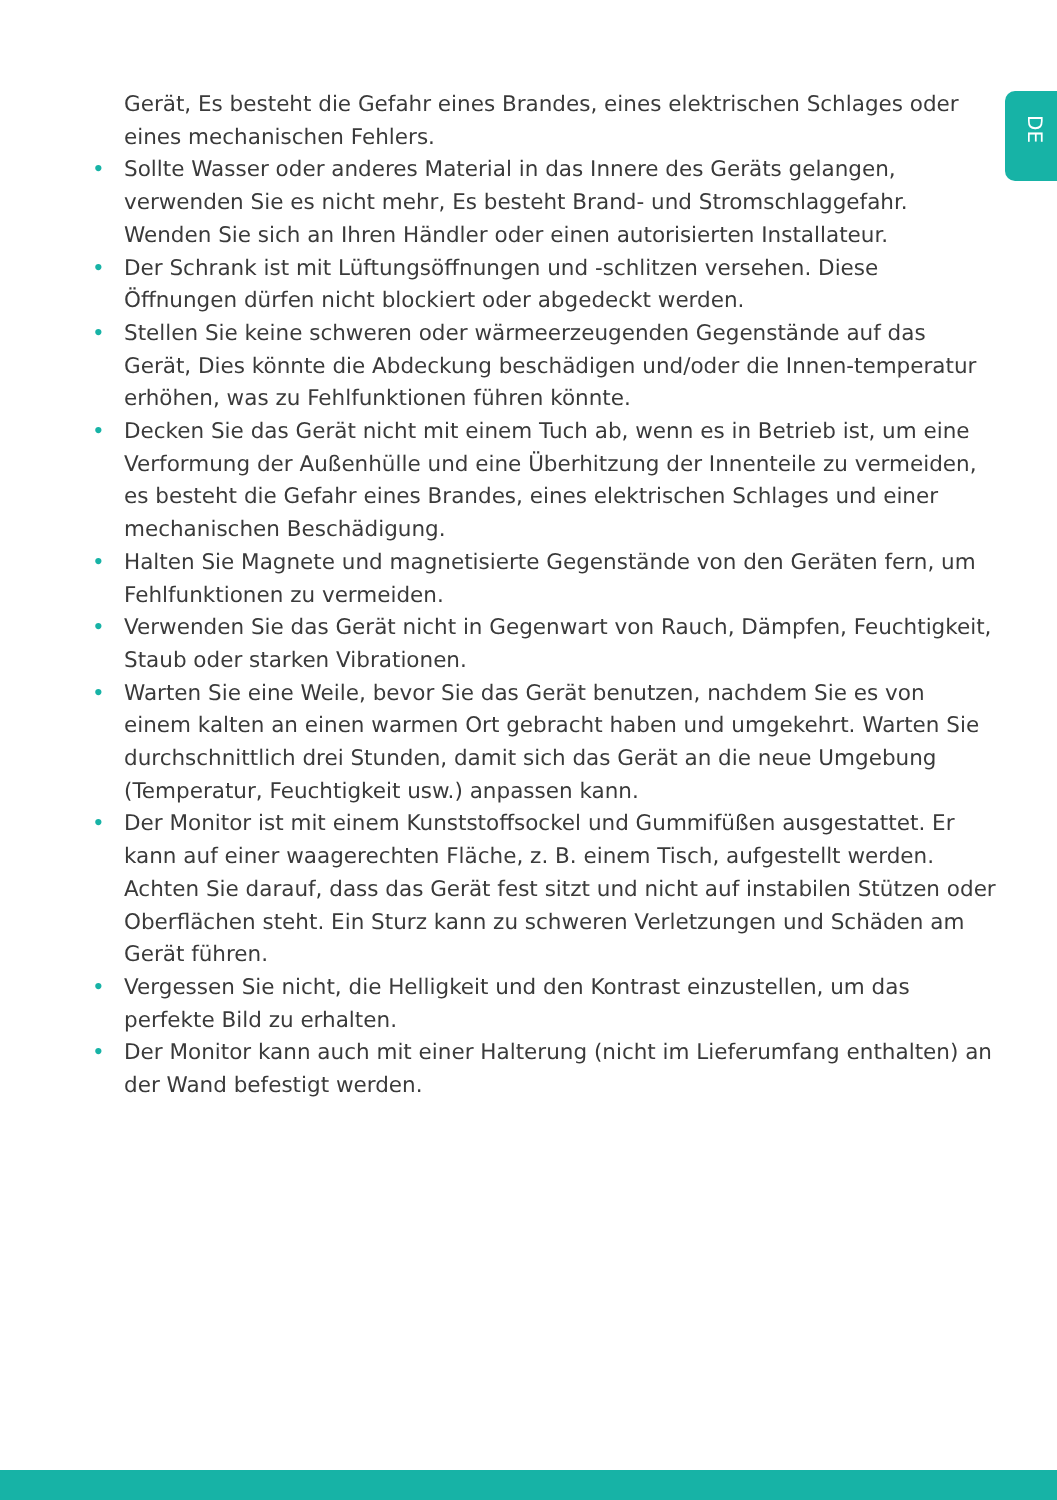DE
Gerät, Es besteht die Gefahr eines Brandes, eines elektrischen Schlages oder eines mechanischen Fehlers.
• Sollte Wasser oder anderes Material in das Innere des Geräts gelangen, verwenden Sie es nicht mehr, Es besteht Brand- und Stromschlaggefahr. Wenden Sie sich an Ihren Händler oder einen autorisierten Installateur.
• Der Schrank ist mit Lüftungsöffnungen und -schlitzen versehen. Diese Öffnungen dürfen nicht blockiert oder abgedeckt werden.
• Stellen Sie keine schweren oder wärmeerzeugenden Gegenstände auf das Gerät, Dies könnte die Abdeckung beschädigen und/oder die Innen-temperatur erhöhen, was zu Fehlfunktionen führen könnte.
• Decken Sie das Gerät nicht mit einem Tuch ab, wenn es in Betrieb ist, um eine Verformung der Außenhülle und eine Überhitzung der Innenteile zu vermeiden, es besteht die Gefahr eines Brandes, eines elektrischen Schlages und einer mechanischen Beschädigung.
• Halten Sie Magnete und magnetisierte Gegenstände von den Geräten fern, um Fehlfunktionen zu vermeiden.
• Verwenden Sie das Gerät nicht in Gegenwart von Rauch, Dämpfen, Feuchtigkeit, Staub oder starken Vibrationen.
• Warten Sie eine Weile, bevor Sie das Gerät benutzen, nachdem Sie es von einem kalten an einen warmen Ort gebracht haben und umgekehrt. Warten Sie durchschnittlich drei Stunden, damit sich das Gerät an die neue Umgebung (Temperatur, Feuchtigkeit usw.) anpassen kann.
• Der Monitor ist mit einem Kunststoffsockel und Gummifüßen ausgestattet. Er kann auf einer waagerechten Fläche, z. B. einem Tisch, aufgestellt werden. Achten Sie darauf, dass das Gerät fest sitzt und nicht auf instabilen Stützen oder Oberflächen steht. Ein Sturz kann zu schweren Verletzungen und Schäden am Gerät führen.
• Vergessen Sie nicht, die Helligkeit und den Kontrast einzustellen, um das perfekte Bild zu erhalten.
• Der Monitor kann auch mit einer Halterung (nicht im Lieferumfang enthalten) an der Wand befestigt werden.